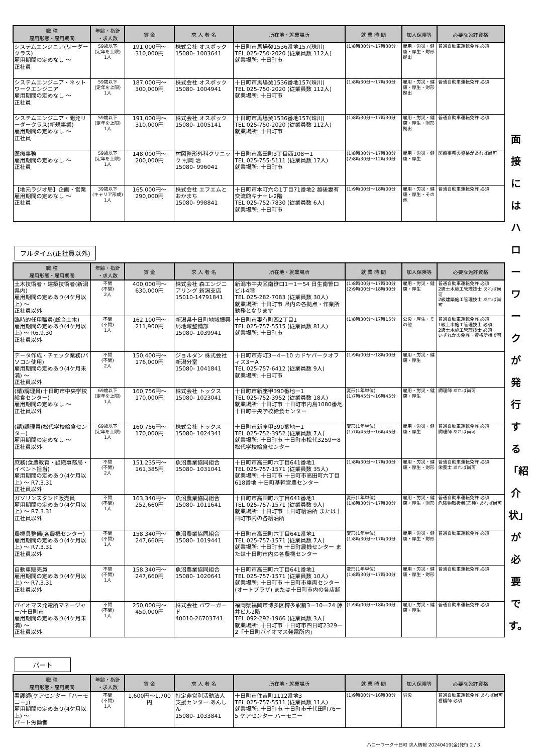| 職 種 雇用形態・雇用期間 | 年齢・指針 ・求人数 | 賃 金 | 求 人 者 名 | 所在地・就業場所 | 就 業 時 間 | 加入保険等 | 必要な免許資格 |
| --- | --- | --- | --- | --- | --- | --- | --- |
| システムエンジニア(リーダークラス) 雇用期間の定めなし 〜 正社員 | 59歳以下 (定年を上限) 1人 | 191,000円〜 310,000円 | 株式会社 オスポック 15080- 1003641 | 十日町市馬場癸1536番地157(珠川) TEL 025-750-2020 (従業員数 112人) 就業場所: 十日町市 | (1)8時30分〜17時30分 | 雇用・労災・健康・厚生・財形 拠出 | 普通自動車運転免許 必須 |
| システムエンジニア・ネットワークエンジニア 雇用期間の定めなし 〜 正社員 | 59歳以下 (定年を上限) 1人 | 187,000円〜 300,000円 | 株式会社 オスポック 15080- 1004941 | 十日町市馬場癸1536番地157(珠川) TEL 025-750-2020 (従業員数 112人) 就業場所: 十日町市 | (1)8時30分〜17時30分 | 雇用・労災・健康・厚生・財形 拠出 | 普通自動車運転免許 必須 |
| システムエンジニア・開発リーダークラス(新規事業) 雇用期間の定めなし 〜 正社員 | 59歳以下 (定年を上限) 1人 | 191,000円〜 310,000円 | 株式会社 オスポック 15080- 1005141 | 十日町市馬場癸1536番地157(珠川) TEL 025-750-2020 (従業員数 112人) 就業場所: 十日町市 | (1)8時30分〜17時30分 | 雇用・労災・健康・厚生・財形 拠出 | 普通自動車運転免許 必須 |
| 医療事務 雇用期間の定めなし 〜 正社員 | 59歳以下 (定年を上限) 1人 | 148,000円〜 200,000円 | 村岡整形外科クリニック 村岡 治 15080- 996041 | 十日町市高田町3丁目西108ー1 TEL 025-755-5111 (従業員数 17人) 就業場所: 十日町市 | (1)8時30分〜17時30分 (2)8時30分〜12時30分 | 雇用・労災・健康・厚生 | 医療事務の資格があれば尚可 |
| 【地元ラジオ局】企画・営業 雇用期間の定めなし 〜 正社員 | 39歳以下 (キャリア形成) 1人 | 165,000円〜 290,000円 | 株式会社 エフエムとおかまち 15080- 998841 | 十日町市本町六の1丁目71番地2 越後妻有交流館キナーレ2階 TEL 025-752-7830 (従業員数 6人) 就業場所: 十日町市 | (1)9時00分〜18時00分 | 雇用・労災・健康・厚生・その他 | 普通自動車運転免許 必須 |
フルタイム(正社員以外)
| 職 種 雇用形態・雇用期間 | 年齢・指針 ・求人数 | 賃 金 | 求 人 者 名 | 所在地・就業場所 | 就 業 時 間 | 加入保険等 | 必要な免許資格 |
| --- | --- | --- | --- | --- | --- | --- | --- |
| 土木技術者・建築技術者(新潟県内) 雇用期間の定めあり(4ケ月以上) 〜 正社員以外 | 不問 (不問) 2人 | 400,000円〜 630,000円 | 株式会社 森エンジニアリング 新潟支店 15010-14791841 | 新潟市中央区南笹口1ー1ー54 日生南笹口ビル4階 TEL 025-282-7083 (従業員数 30人) 就業場所: 十日町市 県内の各拠点・作業所勤務となります | (1)8時00分〜17時00分 (2)9時00分〜18時30分 | 雇用・労災・健康・厚生 | 普通自動車運転免許 必須 2級土木施工管理技士 あれば尚可 2級建築施工管理技士 あれば尚可 |
| 臨時的任用職員(総合土木) 雇用期間の定めあり(4ケ月以上) 〜 R6.9.30 正社員以外 | 不問 (不問) 1人 | 162,100円〜 211,900円 | 新潟県十日町地域振興局地域整備部 15080- 1039941 | 十日町市妻有町西2丁目1 TEL 025-757-5515 (従業員数 81人) 就業場所: 十日町市 | (1)8時30分〜17時15分 | 公災・厚生・その他 | 普通自動車運転免許 必須 1級土木施工管理技士 必須 2級土木施工管理技士 必須 いずれかの免許・資格所持で可 |
| データ作成・チェック業務(パソコン使用) 雇用期間の定めあり(4ケ月未満) 〜 正社員以外 | 不問 (不問) 2人 | 150,400円〜 176,000円 | ジョルダン 株式会社 新潟分室 15080- 1041841 | 十日町市寿町3ー4ー10 カドヤパークオフィス3ーA TEL 025-757-6412 (従業員数 9人) 就業場所: 十日町市 | (1)9時00分〜18時00分 | 雇用・労災・健康・厚生 | |
| (請)調理員(十日町市中央学校給食センター) 雇用期間の定めなし 〜 正社員以外 | 69歳以下 (定年を上限) 1人 | 160,756円〜 170,000円 | 株式会社 トックス 15080- 1023041 | 十日町市新座甲390番地ー1 TEL 025-752-3952 (従業員数 18人) 就業場所: 十日町市 十日町市内島1080番地 十日町中央学校給食センター | 変形(1年単位) (1)7時45分〜16時45分 | 雇用・労災・健康・厚生 | 調理師 あれば尚可 |
| (請)調理員(松代学校給食センター) 雇用期間の定めなし 〜 正社員以外 | 69歳以下 (定年を上限) 1人 | 160,756円〜 170,000円 | 株式会社 トックス 15080- 1024341 | 十日町市新座甲390番地ー1 TEL 025-752-3952 (従業員数 7人) 就業場所: 十日町市 十日町市松代3259ー8 松代学校給食センター | 変形(1年単位) (1)7時45分〜16時45分 | 雇用・労災・健康・厚生 | 普通自動車運転免許 必須 調理師 あれば尚可 |
| 庶務(食農教育・組織事務局・イベント担当) 雇用期間の定めあり(4ケ月以上) 〜 R7.3.31 正社員以外 | 不問 (不問) 2人 | 151,235円〜 161,385円 | 魚沼農業協同組合 15080- 1031041 | 十日町市高田町六丁目641番地1 TEL 025-757-1571 (従業員数 35人) 就業場所: 十日町市 十日町市高田町六丁目618番地 十日町基幹営農センター | (1)8時30分〜17時00分 | 雇用・労災・健康・厚生・財形 | 普通自動車運転免許 必須 栄養士 あれば尚可 |
| ガソリンスタンド販売員 雇用期間の定めあり(4ケ月以上) 〜 R7.3.31 正社員以外 | 不問 (不問) 1人 | 163,340円〜 252,660円 | 魚沼農業協同組合 15080- 1011641 | 十日町市高田町六丁目641番地1 TEL 025-757-1571 (従業員数 9人) 就業場所: 十日町市 十日町給油所 または十日町市内の各給油所 | 変形(1年単位) (1)8時30分〜17時00分 | 雇用・労災・健康・厚生・財形 | 普通自動車運転免許 必須 危険物取扱者(乙種) あれば尚可 |
| 農機具整備(各農機センター) 雇用期間の定めあり(4ケ月以上) 〜 R7.3.31 正社員以外 | 不問 (不問) 1人 | 158,340円〜 247,660円 | 魚沼農業協同組合 15080- 1019441 | 十日町市高田町六丁目641番地1 TEL 025-757-1571 (従業員数 7人) 就業場所: 十日町市 十日町農機センター または十日町市内の各農機センター | 変形(1年単位) (1)8時30分〜17時00分 | 雇用・労災・健康・厚生・財形 | 普通自動車運転免許 必須 |
| 自動車販売員 雇用期間の定めあり(4ケ月以上) 〜 R7.3.31 正社員以外 | 不問 (不問) 1人 | 158,340円〜 247,660円 | 魚沼農業協同組合 15080- 1020641 | 十日町市高田町六丁目641番地1 TEL 025-757-1571 (従業員数 10人) 就業場所: 十日町市 十日町市車両センター(オートプラザ) または十日町市内の各店舗 | 変形(1年単位) (1)8時30分〜17時00分 | 雇用・労災・健康・厚生・財形 | 普通自動車運転免許 必須 |
| バイオマス発電所マネージャー/十日町市 雇用期間の定めあり(4ケ月未満) 〜 正社員以外 | 不問 (不問) 1人 | 250,000円〜 450,000円 | 株式会社 パワーガード 40010-26703741 | 福岡県福岡市博多区博多駅前3ー10ー24 藤井ビル2階 TEL 092-292-1966 (従業員数 3人) 就業場所: 十日町市 十日町市四日町2329ー2「十日町バイオマス発電所内」 | (1)9時00分〜18時00分 | 雇用・労災・健康・厚生 | 普通自動車運転免許 必須 |
パート
| 職 種 雇用形態・雇用期間 | 年齢・指針 ・求人数 | 賃 金 | 求 人 者 名 | 所在地・就業場所 | 就 業 時 間 | 加入保険等 | 必要な免許資格 |
| --- | --- | --- | --- | --- | --- | --- | --- |
| 看護師(ケアセンター「ハーモニー」) 雇用期間の定めあり(4ケ月以上) 〜 パート労働者 | 不問 (不問) 1人 | 1,600円〜1,700円 | 特定非営利活動法人 支援センター あんしん 15080- 1033841 | 十日町市住吉町1112番地3 TEL 025-757-5511 (従業員数 11人) 就業場所: 十日町市 十日町市千代田町76ー5 ケアセンター ハーモニー | (1)9時00分〜16時30分 | 労災 | 普通自動車運転免許 あれば尚可 看護師 必須 |
面接にはハローワークが発行する「紹介状」が必要です。
ハローワーク十日町 求人情報 20240419(金)発行 2 / 3